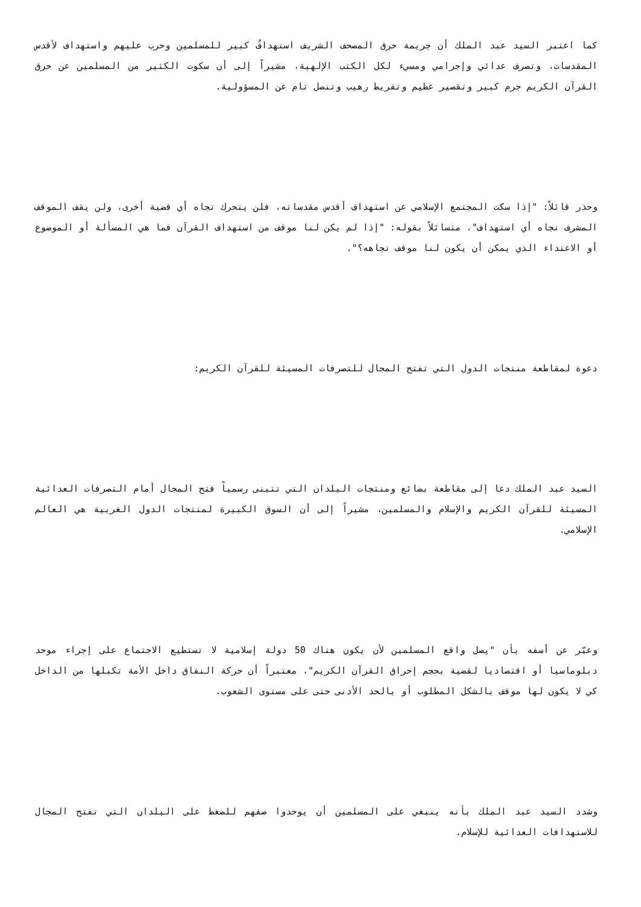كما اعتبر السيد عبد الملك أن جريمة حرق المصحف الشريف استهدافٌ كبير للمسلمين وحرب عليهم واستهداف لأقدس المقدسات، وتصرف عدائي وإجرامي ومسيء لكل الكتب الإلهية، مشيراً إلى أن سكوت الكثير من المسلمين عن حرق القرآن الكريم جرم كبير وتقصير عظيم وتفريط رهيب وتنصل تام عن المسؤولية.
وحذر قائلاً: "إذا سكت المجتمع الإسلامي عن استهداف أقدس مقدساته، فلن يتحرك تجاه أي قضية أخرى، ولن يقف الموقف المشرف تجاه أي استهداف"، متسائلاً بقوله: "إذا لم يكن لنا موقف من استهداف القرآن فما هي المسألة أو الموضوع أو الاعتداء الذي يمكن أن يكون لنا موقف تجاهه؟".
دعوة لمقاطعة منتجات الدول التي تفتح المجال للتصرفات المسيئة للقرآن الكريم:
السيد عبد الملك دعا إلى مقاطعة بضائع ومنتجات البلدان التي تتبنى رسمياً فتح المجال أمام التصرفات العدائية المسيئة للقرآن الكريم والإسلام والمسلمين، مشيراً إلى أن السوق الكبيرة لمنتجات الدول الغربية هي العالم الإسلامي.
وعبّر عن أسفه بأن "يصل واقع المسلمين لأن يكون هناك 50 دولة إسلامية لا تستطيع الاجتماع على إجراء موحد دبلوماسيا أو اقتصاديا لقضية بحجم إحراق القرآن الكريم"، معتبراً أن حركة النفاق داخل الأمة تكبلها من الداخل كي لا يكون لها موقف بالشكل المطلوب أو بالحد الأدنى حتى على مستوى الشعوب.
وشدد السيد عبد الملك بأنه ينبغي على المسلمين أن يوحدوا صفهم للضغط على البلدان التي تفتح المجال للاستهدافات العدائية للإسلام.